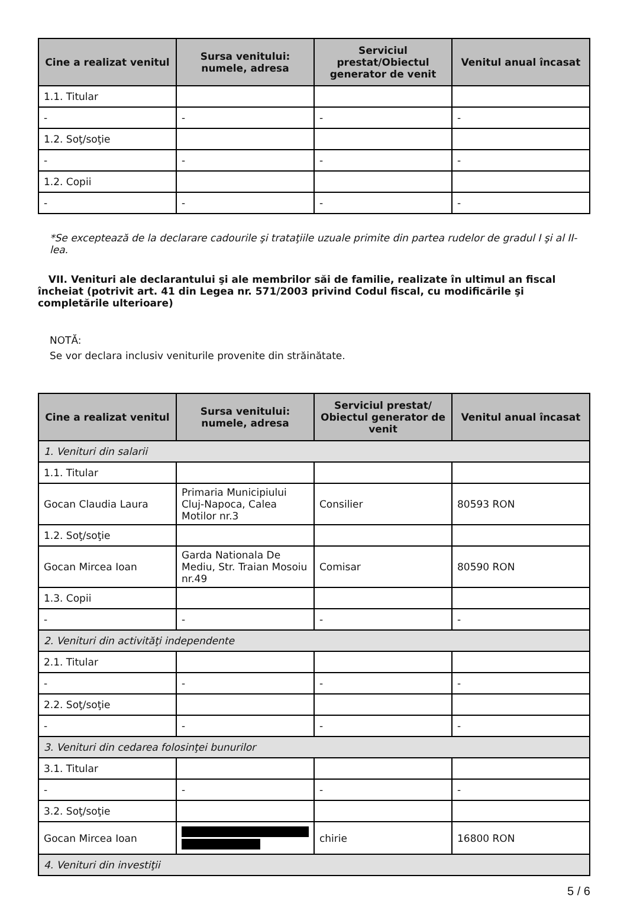| Cine a realizat venitul | Sursa venitului: numele, adresa | Serviciul prestat/Obiectul generator de venit | Venitul anual încasat |
| --- | --- | --- | --- |
| 1.1. Titular | | | |
| - | - | - | - |
| 1.2. Soţ/soţie | | | |
| - | - | - | - |
| 1.2. Copii | | | |
| - | - | - | - |
*Se exceptează de la declarare cadourile şi trataţiile uzuale primite din partea rudelor de gradul I şi al II-lea.
VII. Venituri ale declarantului şi ale membrilor săi de familie, realizate în ultimul an fiscal încheiat (potrivit art. 41 din Legea nr. 571/2003 privind Codul fiscal, cu modificările şi completările ulterioare)
NOTĂ:
Se vor declara inclusiv veniturile provenite din străinătate.
| Cine a realizat venitul | Sursa venitului: numele, adresa | Serviciul prestat/ Obiectul generator de venit | Venitul anual încasat |
| --- | --- | --- | --- |
| 1. Venituri din salarii | | | |
| 1.1. Titular | | | |
| Gocan Claudia Laura | Primaria Municipiului Cluj-Napoca, Calea Motilor nr.3 | Consilier | 80593 RON |
| 1.2. Soţ/soţie | | | |
| Gocan Mircea Ioan | Garda Nationala De Mediu, Str. Traian Mosoiu nr.49 | Comisar | 80590 RON |
| 1.3. Copii | | | |
| - | - | - | - |
| 2. Venituri din activităţi independente | | | |
| 2.1. Titular | | | |
| - | - | - | - |
| 2.2. Soţ/soţie | | | |
| - | - | - | - |
| 3. Venituri din cedarea folosinţei bunurilor | | | |
| 3.1. Titular | | | |
| - | - | - | - |
| 3.2. Soţ/soţie | | | |
| Gocan Mircea Ioan | | chirie | 16800 RON |
| 4. Venituri din investiţii | | | |
5 / 6